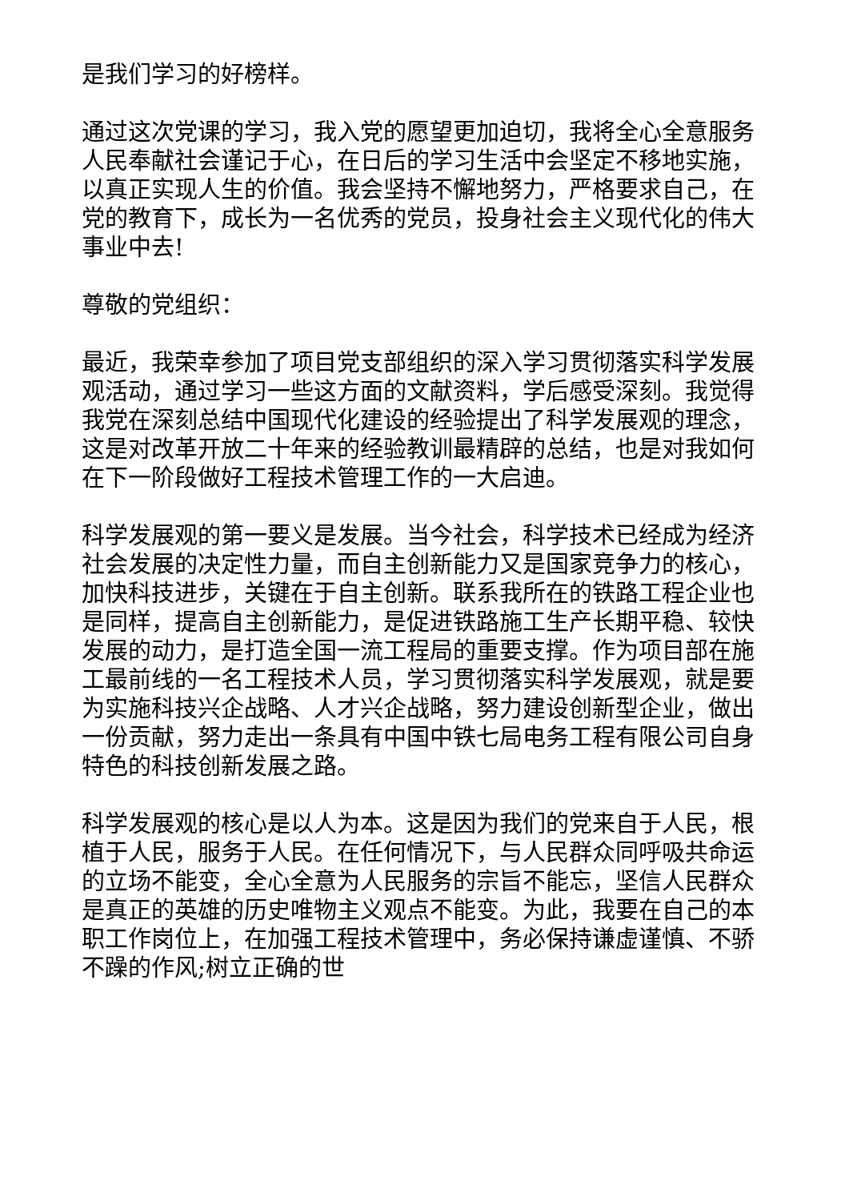是我们学习的好榜样。
通过这次党课的学习，我入党的愿望更加迫切，我将全心全意服务人民奉献社会谨记于心，在日后的学习生活中会坚定不移地实施，以真正实现人生的价值。我会坚持不懈地努力，严格要求自己，在党的教育下，成长为一名优秀的党员，投身社会主义现代化的伟大事业中去!
尊敬的党组织：
最近，我荣幸参加了项目党支部组织的深入学习贯彻落实科学发展观活动，通过学习一些这方面的文献资料，学后感受深刻。我觉得我党在深刻总结中国现代化建设的经验提出了科学发展观的理念，这是对改革开放二十年来的经验教训最精辟的总结，也是对我如何在下一阶段做好工程技术管理工作的一大启迪。
科学发展观的第一要义是发展。当今社会，科学技术已经成为经济社会发展的决定性力量，而自主创新能力又是国家竞争力的核心，加快科技进步，关键在于自主创新。联系我所在的铁路工程企业也是同样，提高自主创新能力，是促进铁路施工生产长期平稳、较快发展的动力，是打造全国一流工程局的重要支撑。作为项目部在施工最前线的一名工程技术人员，学习贯彻落实科学发展观，就是要为实施科技兴企战略、人才兴企战略，努力建设创新型企业，做出一份贡献，努力走出一条具有中国中铁七局电务工程有限公司自身特色的科技创新发展之路。
科学发展观的核心是以人为本。这是因为我们的党来自于人民，根植于人民，服务于人民。在任何情况下，与人民群众同呼吸共命运的立场不能变，全心全意为人民服务的宗旨不能忘，坚信人民群众是真正的英雄的历史唯物主义观点不能变。为此，我要在自己的本职工作岗位上，在加强工程技术管理中，务必保持谦虚谨慎、不骄不躁的作风;树立正确的世